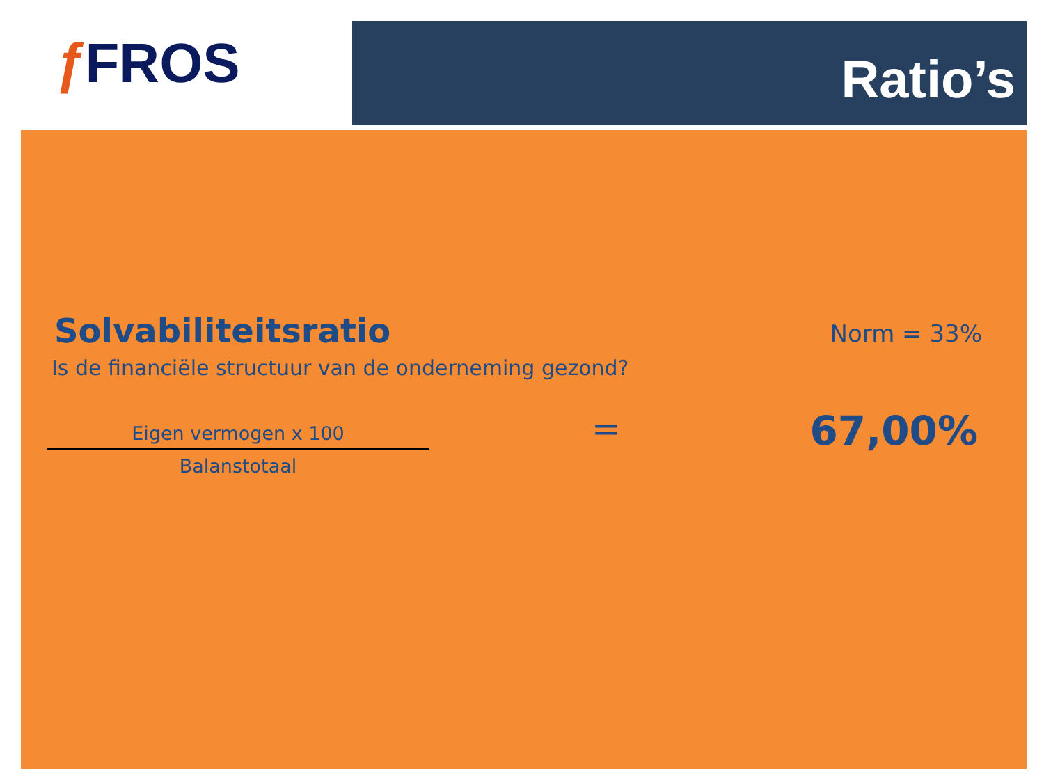ƒ FROS Ratio’s
Solvabiliteitsratio Norm = 33%
Is de financiële structuur van de onderneming gezond?
Eigen vermogen x 100
Balanstotaal
= 67,00%